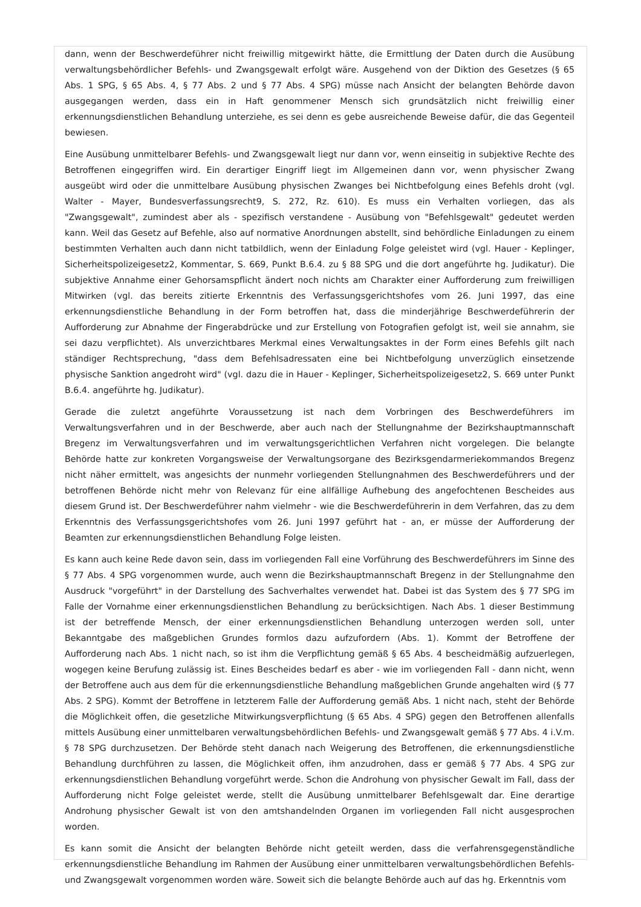dann, wenn der Beschwerdeführer nicht freiwillig mitgewirkt hätte, die Ermittlung der Daten durch die Ausübung verwaltungsbehördlicher Befehls- und Zwangsgewalt erfolgt wäre. Ausgehend von der Diktion des Gesetzes (§ 65 Abs. 1 SPG, § 65 Abs. 4, § 77 Abs. 2 und § 77 Abs. 4 SPG) müsse nach Ansicht der belangten Behörde davon ausgegangen werden, dass ein in Haft genommener Mensch sich grundsätzlich nicht freiwillig einer erkennungsdienstlichen Behandlung unterziehe, es sei denn es gebe ausreichende Beweise dafür, die das Gegenteil bewiesen.
Eine Ausübung unmittelbarer Befehls- und Zwangsgewalt liegt nur dann vor, wenn einseitig in subjektive Rechte des Betroffenen eingegriffen wird. Ein derartiger Eingriff liegt im Allgemeinen dann vor, wenn physischer Zwang ausgeübt wird oder die unmittelbare Ausübung physischen Zwanges bei Nichtbefolgung eines Befehls droht (vgl. Walter - Mayer, Bundesverfassungsrecht9, S. 272, Rz. 610). Es muss ein Verhalten vorliegen, das als "Zwangsgewalt", zumindest aber als - spezifisch verstandene - Ausübung von "Befehlsgewalt" gedeutet werden kann. Weil das Gesetz auf Befehle, also auf normative Anordnungen abstellt, sind behördliche Einladungen zu einem bestimmten Verhalten auch dann nicht tatbildlich, wenn der Einladung Folge geleistet wird (vgl. Hauer - Keplinger, Sicherheitspolizeigesetz2, Kommentar, S. 669, Punkt B.6.4. zu § 88 SPG und die dort angeführte hg. Judikatur). Die subjektive Annahme einer Gehorsamspflicht ändert noch nichts am Charakter einer Aufforderung zum freiwilligen Mitwirken (vgl. das bereits zitierte Erkenntnis des Verfassungsgerichtshofes vom 26. Juni 1997, das eine erkennungsdienstliche Behandlung in der Form betroffen hat, dass die minderjährige Beschwerdeführerin der Aufforderung zur Abnahme der Fingerabdrücke und zur Erstellung von Fotografien gefolgt ist, weil sie annahm, sie sei dazu verpflichtet). Als unverzichtbares Merkmal eines Verwaltungsaktes in der Form eines Befehls gilt nach ständiger Rechtsprechung, "dass dem Befehlsadressaten eine bei Nichtbefolgung unverzüglich einsetzende physische Sanktion angedroht wird" (vgl. dazu die in Hauer - Keplinger, Sicherheitspolizeigesetz2, S. 669 unter Punkt B.6.4. angeführte hg. Judikatur).
Gerade die zuletzt angeführte Voraussetzung ist nach dem Vorbringen des Beschwerdeführers im Verwaltungsverfahren und in der Beschwerde, aber auch nach der Stellungnahme der Bezirkshauptmannschaft Bregenz im Verwaltungsverfahren und im verwaltungsgerichtlichen Verfahren nicht vorgelegen. Die belangte Behörde hatte zur konkreten Vorgangsweise der Verwaltungsorgane des Bezirksgendarmeriekommandos Bregenz nicht näher ermittelt, was angesichts der nunmehr vorliegenden Stellungnahmen des Beschwerdeführers und der betroffenen Behörde nicht mehr von Relevanz für eine allfällige Aufhebung des angefochtenen Bescheides aus diesem Grund ist. Der Beschwerdeführer nahm vielmehr - wie die Beschwerdeführerin in dem Verfahren, das zu dem Erkenntnis des Verfassungsgerichtshofes vom 26. Juni 1997 geführt hat - an, er müsse der Aufforderung der Beamten zur erkennungsdienstlichen Behandlung Folge leisten.
Es kann auch keine Rede davon sein, dass im vorliegenden Fall eine Vorführung des Beschwerdeführers im Sinne des § 77 Abs. 4 SPG vorgenommen wurde, auch wenn die Bezirkshauptmannschaft Bregenz in der Stellungnahme den Ausdruck "vorgeführt" in der Darstellung des Sachverhaltes verwendet hat. Dabei ist das System des § 77 SPG im Falle der Vornahme einer erkennungsdienstlichen Behandlung zu berücksichtigen. Nach Abs. 1 dieser Bestimmung ist der betreffende Mensch, der einer erkennungsdienstlichen Behandlung unterzogen werden soll, unter Bekanntgabe des maßgeblichen Grundes formlos dazu aufzufordern (Abs. 1). Kommt der Betroffene der Aufforderung nach Abs. 1 nicht nach, so ist ihm die Verpflichtung gemäß § 65 Abs. 4 bescheidmäßig aufzuerlegen, wogegen keine Berufung zulässig ist. Eines Bescheides bedarf es aber - wie im vorliegenden Fall - dann nicht, wenn der Betroffene auch aus dem für die erkennungsdienstliche Behandlung maßgeblichen Grunde angehalten wird (§ 77 Abs. 2 SPG). Kommt der Betroffene in letzterem Falle der Aufforderung gemäß Abs. 1 nicht nach, steht der Behörde die Möglichkeit offen, die gesetzliche Mitwirkungsverpflichtung (§ 65 Abs. 4 SPG) gegen den Betroffenen allenfalls mittels Ausübung einer unmittelbaren verwaltungsbehördlichen Befehls- und Zwangsgewalt gemäß § 77 Abs. 4 i.V.m. § 78 SPG durchzusetzen. Der Behörde steht danach nach Weigerung des Betroffenen, die erkennungsdienstliche Behandlung durchführen zu lassen, die Möglichkeit offen, ihm anzudrohen, dass er gemäß § 77 Abs. 4 SPG zur erkennungsdienstlichen Behandlung vorgeführt werde. Schon die Androhung von physischer Gewalt im Fall, dass der Aufforderung nicht Folge geleistet werde, stellt die Ausübung unmittelbarer Befehlsgewalt dar. Eine derartige Androhung physischer Gewalt ist von den amtshandelnden Organen im vorliegenden Fall nicht ausgesprochen worden.
Es kann somit die Ansicht der belangten Behörde nicht geteilt werden, dass die verfahrensgegenständliche erkennungsdienstliche Behandlung im Rahmen der Ausübung einer unmittelbaren verwaltungsbehördlichen Befehls- und Zwangsgewalt vorgenommen worden wäre. Soweit sich die belangte Behörde auch auf das hg. Erkenntnis vom